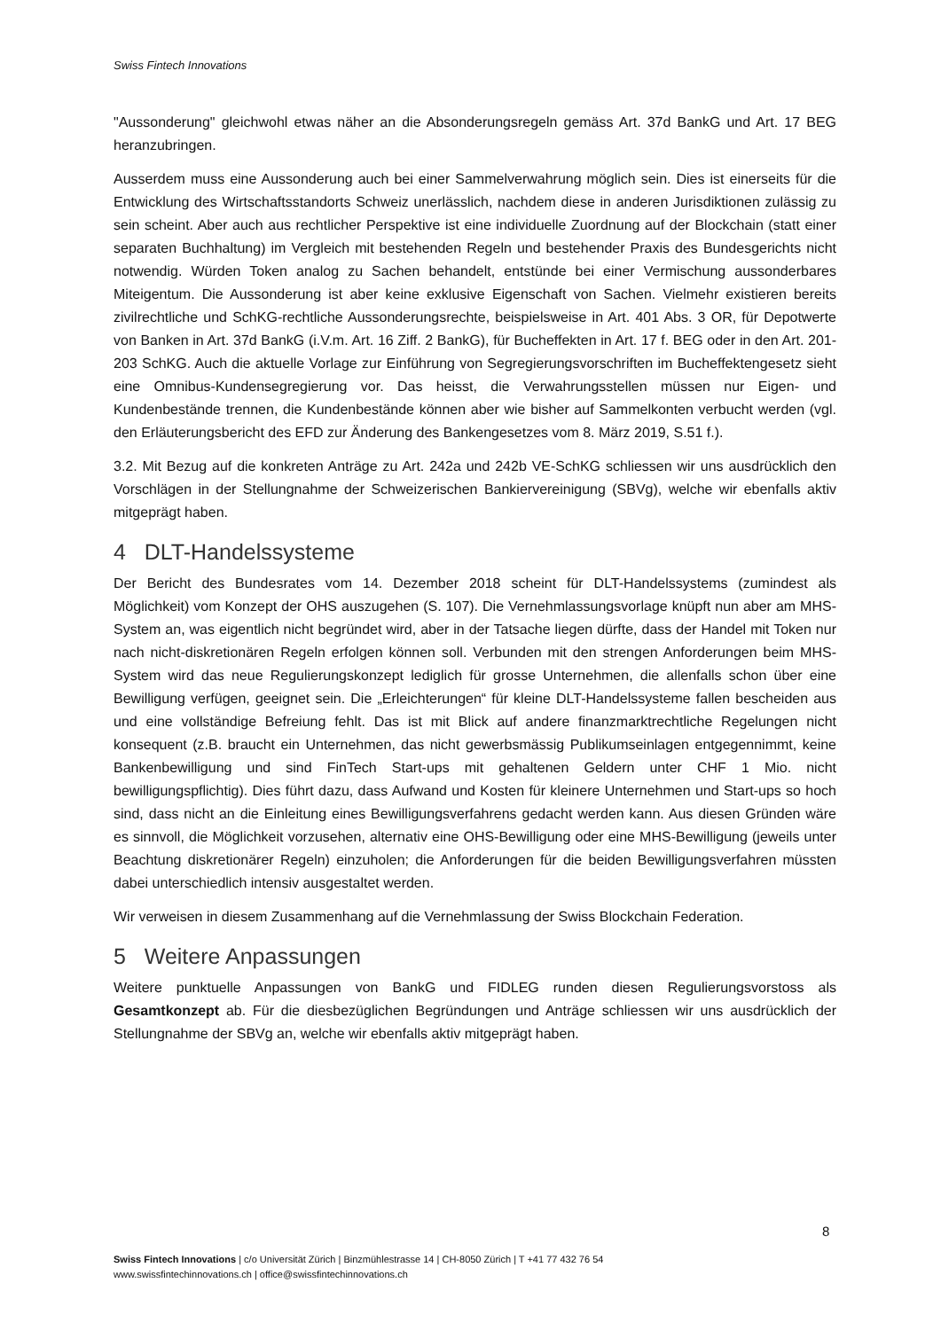Swiss Fintech Innovations
"Aussonderung" gleichwohl etwas näher an die Absonderungsregeln gemäss Art. 37d BankG und Art. 17 BEG heranzubringen.
Ausserdem muss eine Aussonderung auch bei einer Sammelverwahrung möglich sein. Dies ist einerseits für die Entwicklung des Wirtschaftsstandorts Schweiz unerlässlich, nachdem diese in anderen Jurisdiktionen zulässig zu sein scheint. Aber auch aus rechtlicher Perspektive ist eine individuelle Zuordnung auf der Blockchain (statt einer separaten Buchhaltung) im Vergleich mit bestehenden Regeln und bestehender Praxis des Bundesgerichts nicht notwendig. Würden Token analog zu Sachen behandelt, entstünde bei einer Vermischung aussonderbares Miteigentum. Die Aussonderung ist aber keine exklusive Eigenschaft von Sachen. Vielmehr existieren bereits zivilrechtliche und SchKG-rechtliche Aussonderungsrechte, beispielsweise in Art. 401 Abs. 3 OR, für Depotwerte von Banken in Art. 37d BankG (i.V.m. Art. 16 Ziff. 2 BankG), für Bucheffekten in Art. 17 f. BEG oder in den Art. 201-203 SchKG. Auch die aktuelle Vorlage zur Einführung von Segregierungsvorschriften im Bucheffektengesetz sieht eine Omnibus-Kundensegregierung vor. Das heisst, die Verwahrungsstellen müssen nur Eigen- und Kundenbestände trennen, die Kundenbestände können aber wie bisher auf Sammelkonten verbucht werden (vgl. den Erläuterungsbericht des EFD zur Änderung des Bankengesetzes vom 8. März 2019, S.51 f.).
3.2. Mit Bezug auf die konkreten Anträge zu Art. 242a und 242b VE-SchKG schliessen wir uns ausdrücklich den Vorschlägen in der Stellungnahme der Schweizerischen Bankiervereinigung (SBVg), welche wir ebenfalls aktiv mitgeprägt haben.
4 DLT-Handelssysteme
Der Bericht des Bundesrates vom 14. Dezember 2018 scheint für DLT-Handelssystems (zumindest als Möglichkeit) vom Konzept der OHS auszugehen (S. 107). Die Vernehmlassungsvorlage knüpft nun aber am MHS-System an, was eigentlich nicht begründet wird, aber in der Tatsache liegen dürfte, dass der Handel mit Token nur nach nicht-diskretionären Regeln erfolgen können soll. Verbunden mit den strengen Anforderungen beim MHS-System wird das neue Regulierungskonzept lediglich für grosse Unternehmen, die allenfalls schon über eine Bewilligung verfügen, geeignet sein. Die „Erleichterungen“ für kleine DLT-Handelssysteme fallen bescheiden aus und eine vollständige Befreiung fehlt. Das ist mit Blick auf andere finanzmarktrechtliche Regelungen nicht konsequent (z.B. braucht ein Unternehmen, das nicht gewerbsmässig Publikumseinlagen entgegennimmt, keine Bankenbewilligung und sind FinTech Start-ups mit gehaltenen Geldern unter CHF 1 Mio. nicht bewilligungspflichtig). Dies führt dazu, dass Aufwand und Kosten für kleinere Unternehmen und Start-ups so hoch sind, dass nicht an die Einleitung eines Bewilligungsverfahrens gedacht werden kann. Aus diesen Gründen wäre es sinnvoll, die Möglichkeit vorzusehen, alternativ eine OHS-Bewilligung oder eine MHS-Bewilligung (jeweils unter Beachtung diskretionärer Regeln) einzuholen; die Anforderungen für die beiden Bewilligungsverfahren müssten dabei unterschiedlich intensiv ausgestaltet werden.
Wir verweisen in diesem Zusammenhang auf die Vernehmlassung der Swiss Blockchain Federation.
5 Weitere Anpassungen
Weitere punktuelle Anpassungen von BankG und FIDLEG runden diesen Regulierungsvorstoss als Gesamtkonzept ab. Für die diesbezüglichen Begründungen und Anträge schliessen wir uns ausdrücklich der Stellungnahme der SBVg an, welche wir ebenfalls aktiv mitgeprägt haben.
8
Swiss Fintech Innovations | c/o Universität Zürich | Binzmühlestrasse 14 | CH-8050 Zürich | T +41 77 432 76 54
www.swissfintechinnovations.ch | office@swissfintechinnovations.ch